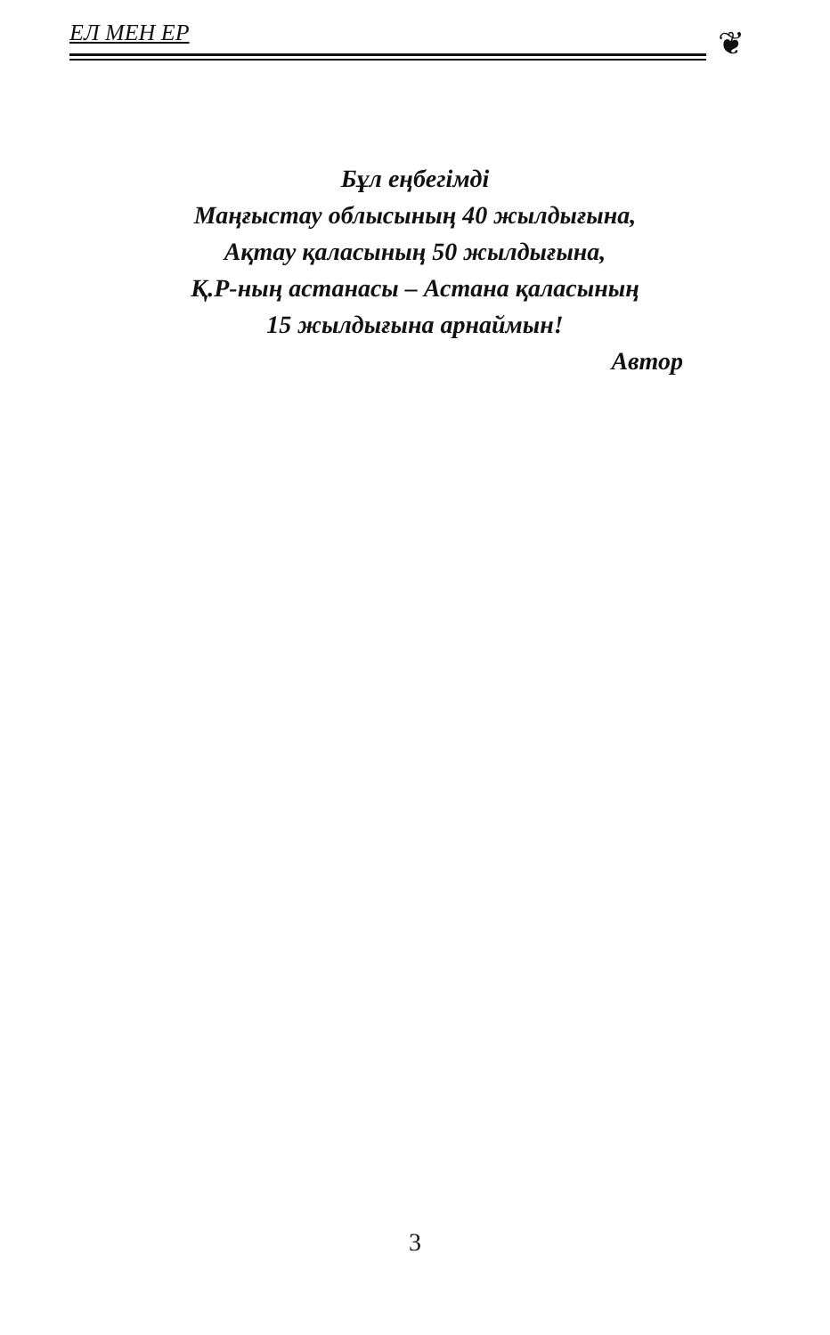ЕЛ МЕН ЕР ❦
Бұл еңбегімді
Маңғыстау облысының 40 жылдығына,
Ақтау қаласының 50 жылдығына,
Қ.Р-ның астанасы – Астана қаласының
15 жылдығына арнаймын!
Автор
3